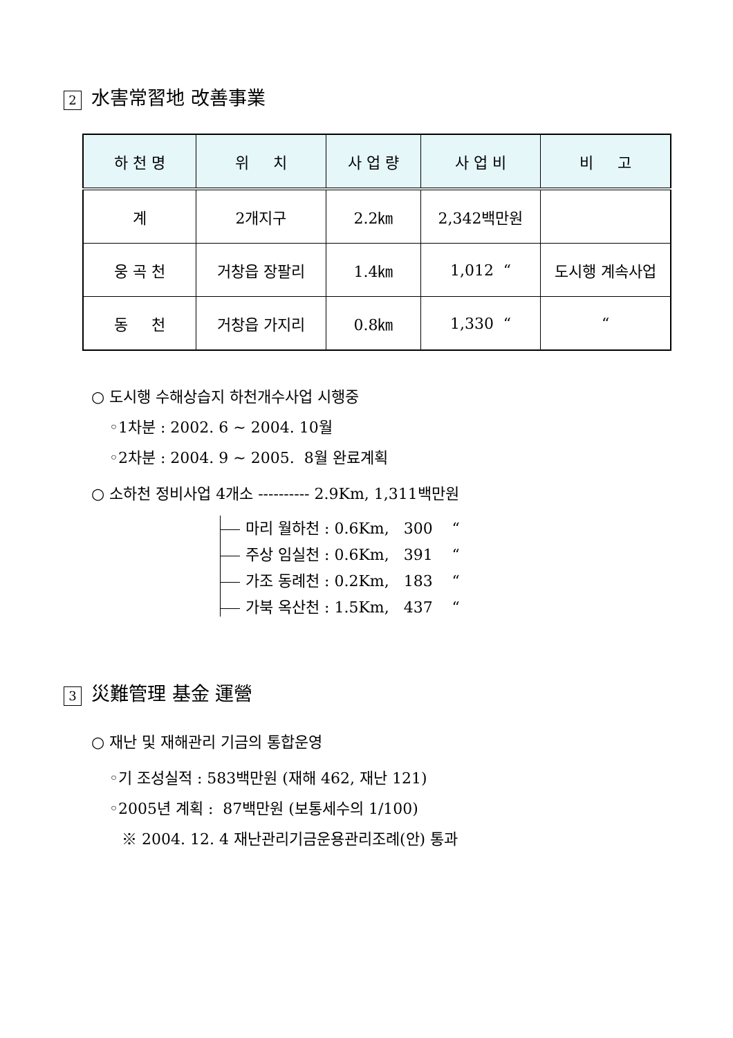2 水害常習地 改善事業
| 하 천 명 | 위 치 | 사 업 량 | 사 업 비 | 비 고 |
| --- | --- | --- | --- | --- |
| 계 | 2개지구 | 2.2㎞ | 2,342백만원 | |
| 웅 곡 천 | 거창읍 장팔리 | 1.4㎞ | 1,012 “ | 도시행 계속사업 |
| 동 천 | 거창읍 가지리 | 0.8㎞ | 1,330 “ | “ |
○ 도시행 수해상습지 하천개수사업 시행중
◦1차분 : 2002. 6 ~ 2004. 10월
◦2차분 : 2004. 9 ~ 2005. 8월 완료계획
○ 소하천 정비사업 4개소 ---------- 2.9Km, 1,311백만원
마리 월하천 : 0.6Km, 300 “
주상 임실천 : 0.6Km, 391 “
가조 동례천 : 0.2Km, 183 “
가북 옥산천 : 1.5Km, 437 “
3 災難管理 基金 運營
○ 재난 및 재해관리 기금의 통합운영
◦기 조성실적 : 583백만원 (재해 462, 재난 121)
◦2005년 계획 : 87백만원 (보통세수의 1/100)
※ 2004. 12. 4 재난관리기금운용관리조례(안) 통과